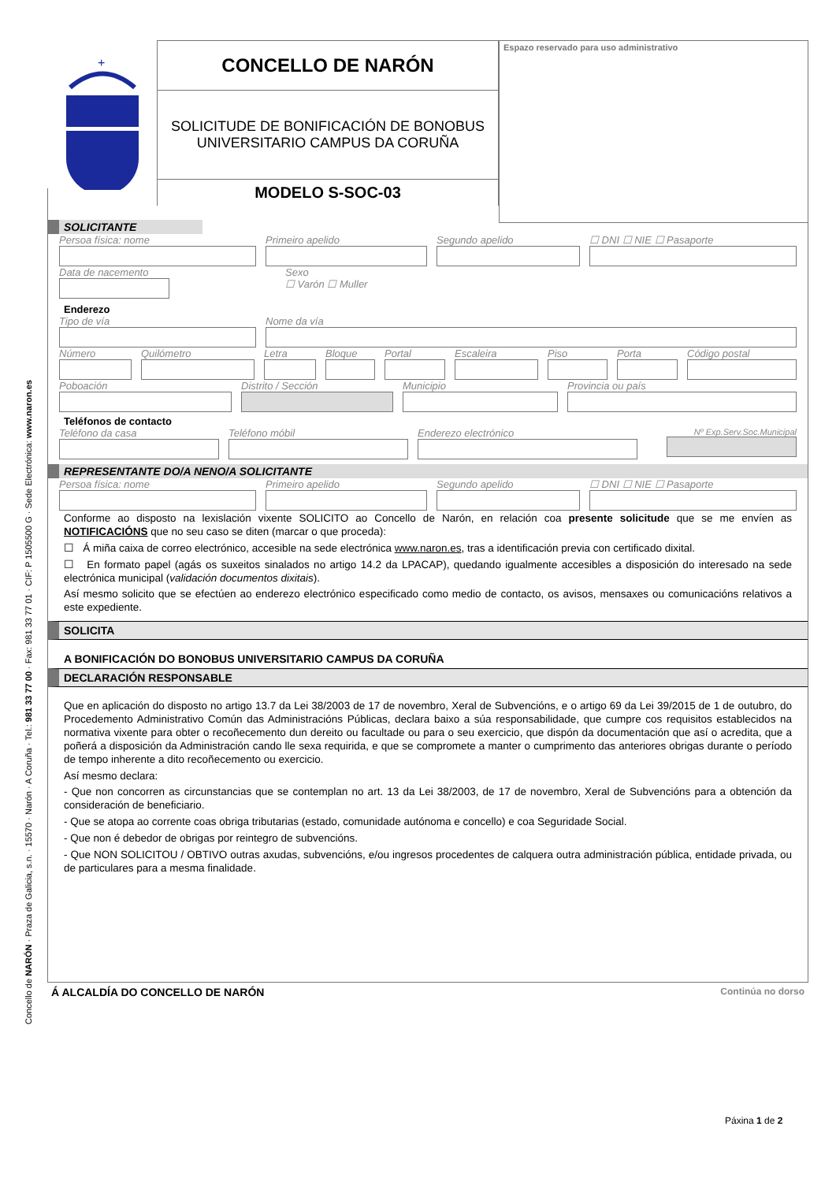Concello de NARÓN · Praza de Galicia, s.n. · 15570 · Narón · A Coruña · Tel.: 981 33 77 00 · Fax: 981 33 77 01 · CIF: P 1505500 G · Sede Electrónica: www.naron.es
+
CONCELLO DE NARÓN
SOLICITUDE DE BONIFICACIÓN DE BONOBUS
UNIVERSITARIO CAMPUS DA CORUÑA
MODELO S-SOC-03
Espazo reservado para uso administrativo
SOLICITANTE
Persoa física: nome Primeiro apelido Segundo apelido ☐ DNI ☐ NIE ☐ Pasaporte
Data de nacemento Sexo
☐ Varón ☐ Muller
Enderezo
Tipo de vía Nome da vía
Número Quilómetro Letra Bloque Portal Escaleira Piso Porta Código postal
Poboación Distrito / Sección Municipio Provincia ou país
Teléfonos de contacto
Teléfono da casa Teléfono móbil Enderezo electrónico
Nº Exp.Serv.Soc.Municipal
REPRESENTANTE DO/A NENO/A SOLICITANTE
Persoa física: nome Primeiro apelido Segundo apelido ☐ DNI ☐ NIE ☐ Pasaporte
Conforme ao disposto na lexislación vixente SOLICITO ao Concello de Narón, en relación coa presente solicitude que se me envíen as NOTIFICACIÓNS que no seu caso se diten (marcar o que proceda):
☐ Á miña caixa de correo electrónico, accesible na sede electrónica www.naron.es, tras a identificación previa con certificado dixital.
☐ En formato papel (agás os suxeitos sinalados no artigo 14.2 da LPACAP), quedando igualmente accesibles a disposición do interesado na sede electrónica municipal (validación documentos dixitais).
Así mesmo solicito que se efectúen ao enderezo electrónico especificado como medio de contacto, os avisos, mensaxes ou comunicacións relativos a este expediente.
SOLICITA
A BONIFICACIÓN DO BONOBUS UNIVERSITARIO CAMPUS DA CORUÑA
DECLARACIÓN RESPONSABLE
Que en aplicación do disposto no artigo 13.7 da Lei 38/2003 de 17 de novembro, Xeral de Subvencións, e o artigo 69 da Lei 39/2015 de 1 de outubro, do Procedemento Administrativo Común das Administracións Públicas, declara baixo a súa responsabilidade, que cumpre cos requisitos establecidos na normativa vixente para obter o recoñecemento dun dereito ou facultade ou para o seu exercicio, que dispón da documentación que así o acredita, que a poñerá a disposición da Administración cando lle sexa requirida, e que se compromete a manter o cumprimento das anteriores obrigas durante o período de tempo inherente a dito recoñecemento ou exercicio.
Así mesmo declara:
- Que non concorren as circunstancias que se contemplan no art. 13 da Lei 38/2003, de 17 de novembro, Xeral de Subvencións para a obtención da consideración de beneficiario.
- Que se atopa ao corrente coas obriga tributarias (estado, comunidade autónoma e concello) e coa Seguridade Social.
- Que non é debedor de obrigas por reintegro de subvencións.
- Que NON SOLICITOU / OBTIVO outras axudas, subvencións, e/ou ingresos procedentes de calquera outra administración pública, entidade privada, ou de particulares para a mesma finalidade.
Á ALCALDÍA DO CONCELLO DE NARÓN Continúa no dorso
Páxina 1 de 2